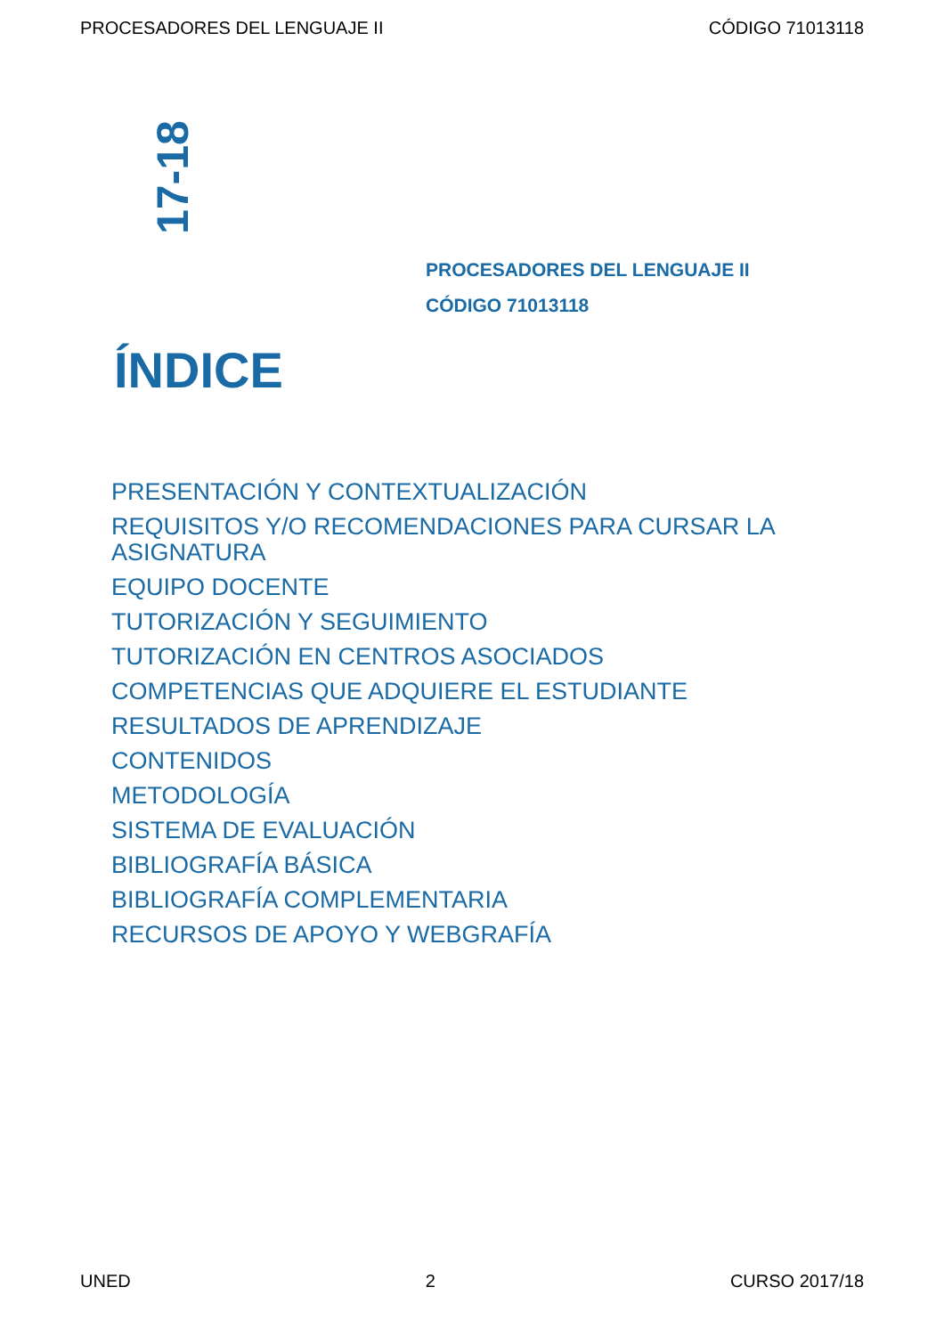PROCESADORES DEL LENGUAJE II CÓDIGO 71013118
17-18
PROCESADORES DEL LENGUAJE II
CÓDIGO 71013118
ÍNDICE
PRESENTACIÓN Y CONTEXTUALIZACIÓN
REQUISITOS Y/O RECOMENDACIONES PARA CURSAR LA ASIGNATURA
EQUIPO DOCENTE
TUTORIZACIÓN Y SEGUIMIENTO
TUTORIZACIÓN EN CENTROS ASOCIADOS
COMPETENCIAS QUE ADQUIERE EL ESTUDIANTE
RESULTADOS DE APRENDIZAJE
CONTENIDOS
METODOLOGÍA
SISTEMA DE EVALUACIÓN
BIBLIOGRAFÍA BÁSICA
BIBLIOGRAFÍA COMPLEMENTARIA
RECURSOS DE APOYO Y WEBGRAFÍA
UNED 2 CURSO 2017/18